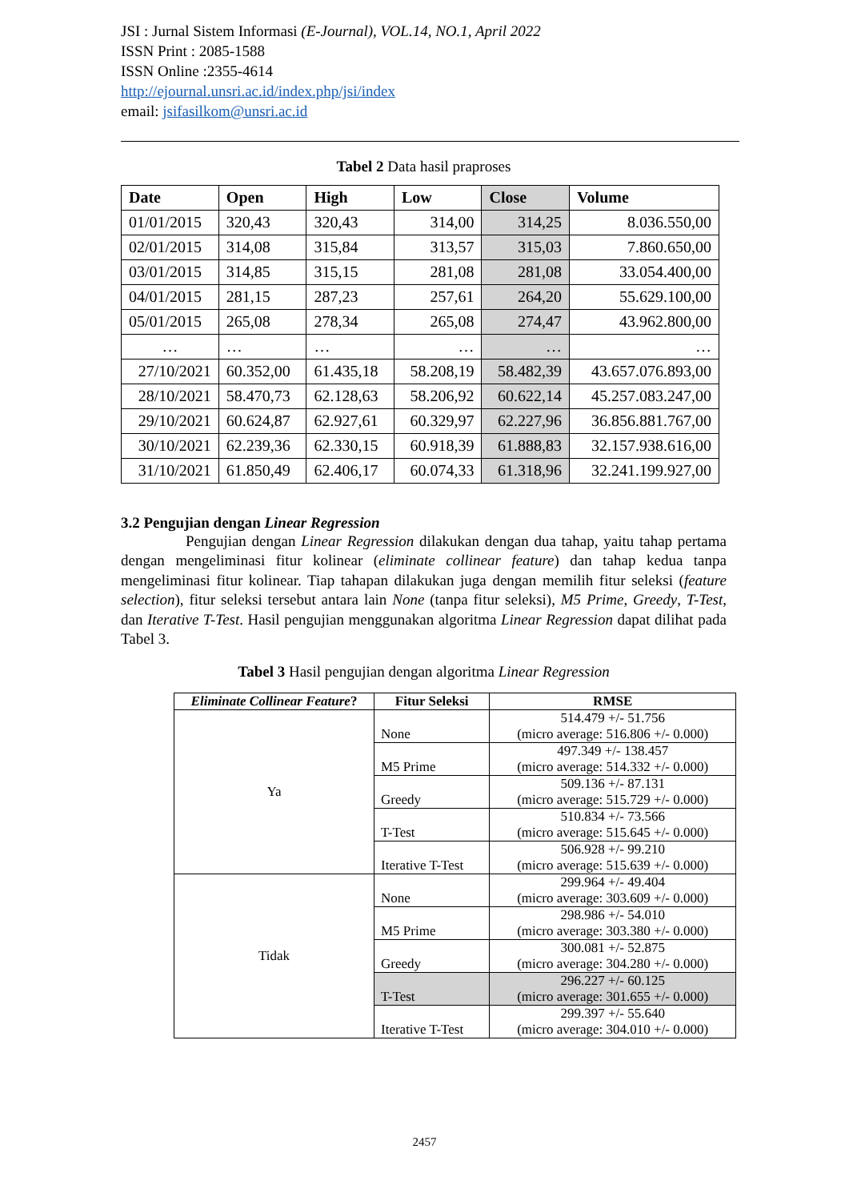JSI : Jurnal Sistem Informasi (E-Journal), VOL.14, NO.1, April 2022
ISSN Print : 2085-1588
ISSN Online :2355-4614
http://ejournal.unsri.ac.id/index.php/jsi/index
email: jsifasilkom@unsri.ac.id
Tabel 2 Data hasil praproses
| Date | Open | High | Low | Close | Volume |
| --- | --- | --- | --- | --- | --- |
| 01/01/2015 | 320,43 | 320,43 | 314,00 | 314,25 | 8.036.550,00 |
| 02/01/2015 | 314,08 | 315,84 | 313,57 | 315,03 | 7.860.650,00 |
| 03/01/2015 | 314,85 | 315,15 | 281,08 | 281,08 | 33.054.400,00 |
| 04/01/2015 | 281,15 | 287,23 | 257,61 | 264,20 | 55.629.100,00 |
| 05/01/2015 | 265,08 | 278,34 | 265,08 | 274,47 | 43.962.800,00 |
| … | … | … | … | … | … |
| 27/10/2021 | 60.352,00 | 61.435,18 | 58.208,19 | 58.482,39 | 43.657.076.893,00 |
| 28/10/2021 | 58.470,73 | 62.128,63 | 58.206,92 | 60.622,14 | 45.257.083.247,00 |
| 29/10/2021 | 60.624,87 | 62.927,61 | 60.329,97 | 62.227,96 | 36.856.881.767,00 |
| 30/10/2021 | 62.239,36 | 62.330,15 | 60.918,39 | 61.888,83 | 32.157.938.616,00 |
| 31/10/2021 | 61.850,49 | 62.406,17 | 60.074,33 | 61.318,96 | 32.241.199.927,00 |
3.2 Pengujian dengan Linear Regression
Pengujian dengan Linear Regression dilakukan dengan dua tahap, yaitu tahap pertama dengan mengeliminasi fitur kolinear (eliminate collinear feature) dan tahap kedua tanpa mengeliminasi fitur kolinear. Tiap tahapan dilakukan juga dengan memilih fitur seleksi (feature selection), fitur seleksi tersebut antara lain None (tanpa fitur seleksi), M5 Prime, Greedy, T-Test, dan Iterative T-Test. Hasil pengujian menggunakan algoritma Linear Regression dapat dilihat pada Tabel 3.
Tabel 3 Hasil pengujian dengan algoritma Linear Regression
| Eliminate Collinear Feature ? | Fitur Seleksi | RMSE |
| --- | --- | --- |
| Ya | None | 514.479 +/- 51.756 (micro average: 516.806 +/- 0.000) |
| | M5 Prime | 497.349 +/- 138.457 (micro average: 514.332 +/- 0.000) |
| | Greedy | 509.136 +/- 87.131 (micro average: 515.729 +/- 0.000) |
| | T-Test | 510.834 +/- 73.566 (micro average: 515.645 +/- 0.000) |
| | Iterative T-Test | 506.928 +/- 99.210 (micro average: 515.639 +/- 0.000) |
| Tidak | None | 299.964 +/- 49.404 (micro average: 303.609 +/- 0.000) |
| | M5 Prime | 298.986 +/- 54.010 (micro average: 303.380 +/- 0.000) |
| | Greedy | 300.081 +/- 52.875 (micro average: 304.280 +/- 0.000) |
| | T-Test | 296.227 +/- 60.125 (micro average: 301.655 +/- 0.000) |
| | Iterative T-Test | 299.397 +/- 55.640 (micro average: 304.010 +/- 0.000) |
2457